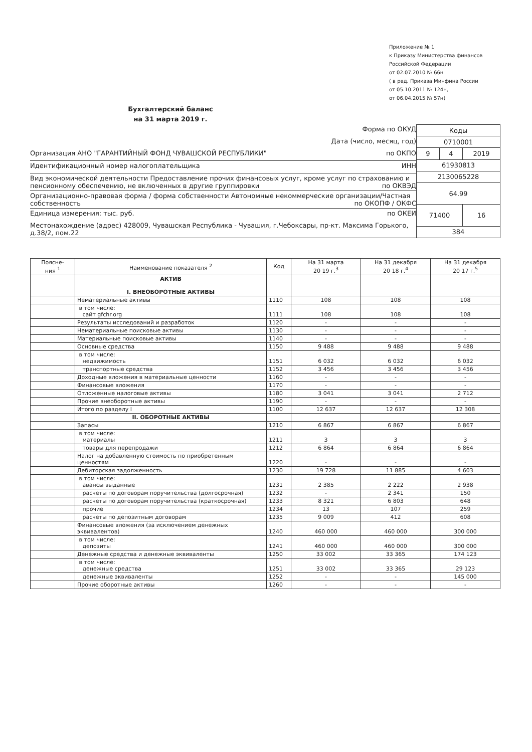Приложение № 1
к Приказу Министерства финансов
Российской Федерации
от 02.07.2010 № 66н
( в ред. Приказа Минфина России
от 05.10.2011 № 124н,
от 06.04.2015 № 57н)
Бухгалтерский баланс
на 31 марта 2019 г.
Форма по ОКУД
Дата (число, месяц, год)
Организация АНО "ГАРАНТИЙНЫЙ ФОНД ЧУВАШСКОЙ РЕСПУБЛИКИ" по ОКПО
Идентификационный номер налогоплательщика ИНН
Вид экономической деятельности Предоставление прочих финансовых услуг, кроме услуг по страхованию и пенсионному обеспечению, не включенных в другие группировки по ОКВЭД
Организационно-правовая форма / форма собственности Автономные некоммерческие организации/Частная собственность по ОКОПФ / ОКФС
Единица измерения: тыс. руб. по ОКЕИ
Местонахождение (адрес) 428009, Чувашская Республика - Чувашия, г.Чебоксары, пр-кт. Максима Горького, д.38/2, пом.22
| Коды | | |
| 0710001 | | |
| 9 | 4 | 2019 |
| 61930813 | | |
| 2130065228 | | |
| 64.99 | | |
| 71400 | | 16 |
| 384 | | |
| Поясне- ния <sup>1</sup> | Наименование показателя <sup>2</sup> | Код | На 31 марта 20 19 г.<sup>3</sup> | На 31 декабря 20 18 г.<sup>4</sup> | На 31 декабря 20 17 г.<sup>5</sup> |
| --- | --- | --- | --- | --- | --- |
| | АКТИВ I. ВНЕОБОРОТНЫЕ АКТИВЫ | | | | |
| | Нематериальные активы | 1110 | 108 | 108 | 108 |
| | в том числе: сайт gfchr.org | 1111 | 108 | 108 | 108 |
| | Результаты исследований и разработок | 1120 | - | - | - |
| | Нематериальные поисковые активы | 1130 | - | - | - |
| | Материальные поисковые активы | 1140 | - | - | - |
| | Основные средства | 1150 | 9 488 | 9 488 | 9 488 |
| | в том числе: недвижимость | 1151 | 6 032 | 6 032 | 6 032 |
| | транспортные средства | 1152 | 3 456 | 3 456 | 3 456 |
| | Доходные вложения в материальные ценности | 1160 | - | - | - |
| | Финансовые вложения | 1170 | - | - | - |
| | Отложенные налоговые активы | 1180 | 3 041 | 3 041 | 2 712 |
| | Прочие внеоборотные активы | 1190 | - | - | - |
| | Итого по разделу I | 1100 | 12 637 | 12 637 | 12 308 |
| | II. ОБОРОТНЫЕ АКТИВЫ | | | | |
| | Запасы | 1210 | 6 867 | 6 867 | 6 867 |
| | в том числе: материалы | 1211 | 3 | 3 | 3 |
| | товары для перепродажи | 1212 | 6 864 | 6 864 | 6 864 |
| | Налог на добавленную стоимость по приобретенным ценностям | 1220 | - | - | - |
| | Дебиторская задолженность | 1230 | 19 728 | 11 885 | 4 603 |
| | в том числе: авансы выданные | 1231 | 2 385 | 2 222 | 2 938 |
| | расчеты по договорам поручительства (долгосрочная) | 1232 | - | 2 341 | 150 |
| | расчеты по договорам поручительства (краткосрочная) | 1233 | 8 321 | 6 803 | 648 |
| | прочие | 1234 | 13 | 107 | 259 |
| | расчеты по депозитным договорам | 1235 | 9 009 | 412 | 608 |
| | Финансовые вложения (за исключением денежных эквивалентов) | 1240 | 460 000 | 460 000 | 300 000 |
| | в том числе: депозиты | 1241 | 460 000 | 460 000 | 300 000 |
| | Денежные средства и денежные эквиваленты | 1250 | 33 002 | 33 365 | 174 123 |
| | в том числе: денежные средства | 1251 | 33 002 | 33 365 | 29 123 |
| | денежные эквиваленты | 1252 | - | - | 145 000 |
| | Прочие оборотные активы | 1260 | - | - | - |